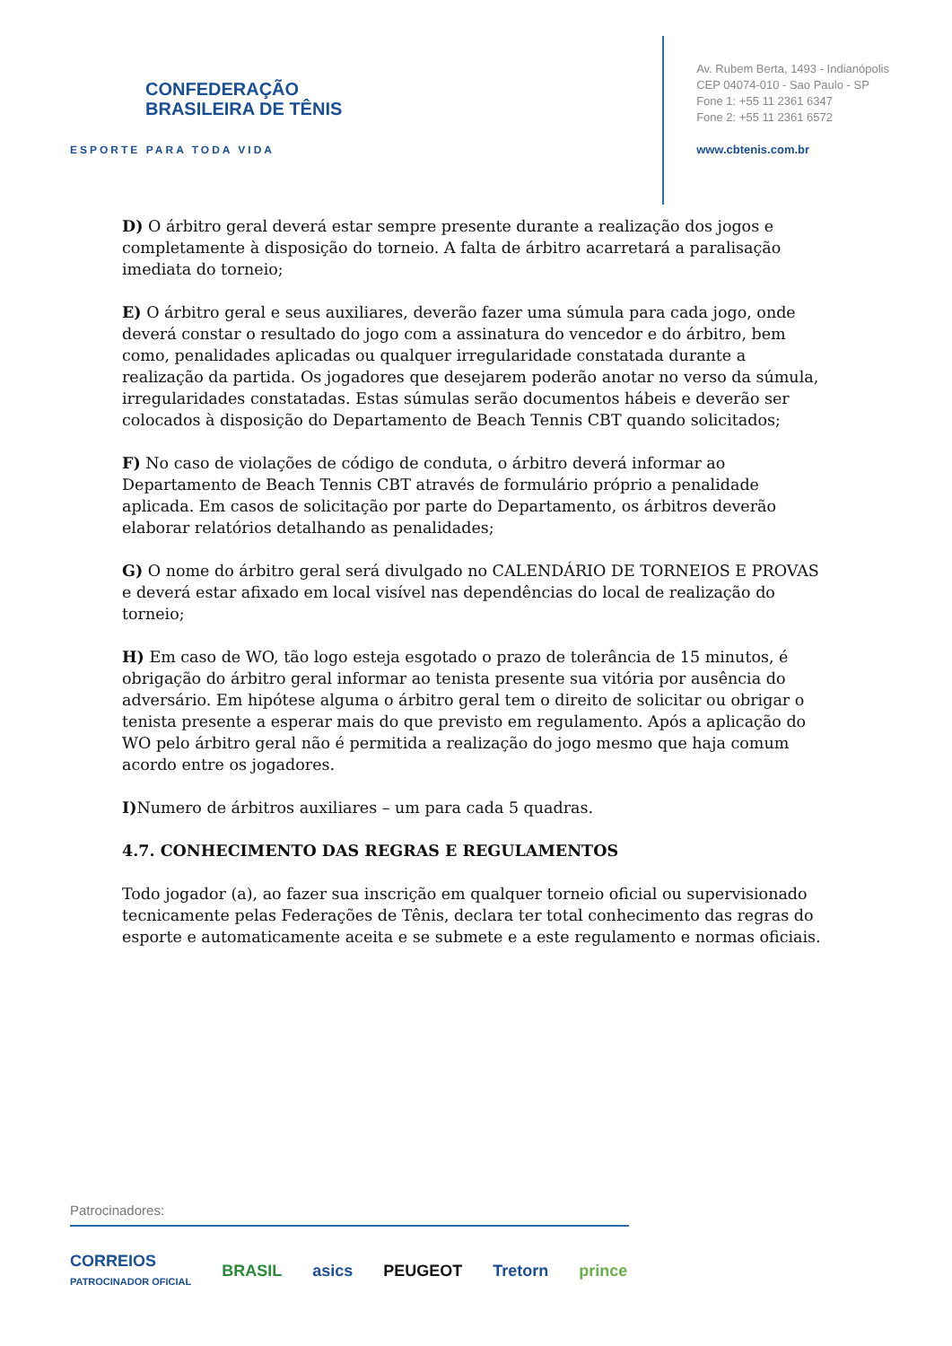CONFEDERAÇÃO
BRASILEIRA DE TÊNIS
ESPORTE PARA TODA VIDA
Av. Rubem Berta, 1493 - Indianópolis
CEP 04074-010 - Sao Paulo - SP
Fone 1: +55 11 2361 6347
Fone 2: +55 11 2361 6572
www.cbtenis.com.br
D) O árbitro geral deverá estar sempre presente durante a realização dos jogos e completamente à disposição do torneio. A falta de árbitro acarretará a paralisação imediata do torneio;
E) O árbitro geral e seus auxiliares, deverão fazer uma súmula para cada jogo, onde deverá constar o resultado do jogo com a assinatura do vencedor e do árbitro, bem como, penalidades aplicadas ou qualquer irregularidade constatada durante a realização da partida. Os jogadores que desejarem poderão anotar no verso da súmula, irregularidades constatadas. Estas súmulas serão documentos hábeis e deverão ser colocados à disposição do Departamento de Beach Tennis CBT quando solicitados;
F) No caso de violações de código de conduta, o árbitro deverá informar ao Departamento de Beach Tennis CBT através de formulário próprio a penalidade aplicada. Em casos de solicitação por parte do Departamento, os árbitros deverão elaborar relatórios detalhando as penalidades;
G) O nome do árbitro geral será divulgado no CALENDÁRIO DE TORNEIOS E PROVAS e deverá estar afixado em local visível nas dependências do local de realização do torneio;
H) Em caso de WO, tão logo esteja esgotado o prazo de tolerância de 15 minutos, é obrigação do árbitro geral informar ao tenista presente sua vitória por ausência do adversário. Em hipótese alguma o árbitro geral tem o direito de solicitar ou obrigar o tenista presente a esperar mais do que previsto em regulamento. Após a aplicação do WO pelo árbitro geral não é permitida a realização do jogo mesmo que haja comum acordo entre os jogadores.
I) Numero de árbitros auxiliares – um para cada 5 quadras.
4.7. CONHECIMENTO DAS REGRAS E REGULAMENTOS
Todo jogador (a), ao fazer sua inscrição em qualquer torneio oficial ou supervisionado tecnicamente pelas Federações de Tênis, declara ter total conhecimento das regras do esporte e automaticamente aceita e se submete e a este regulamento e normas oficiais.
Patrocinadores:
CORREIOS
PATROCINADOR OFICIAL BRASIL asics PEUGEOT Tretorn prince